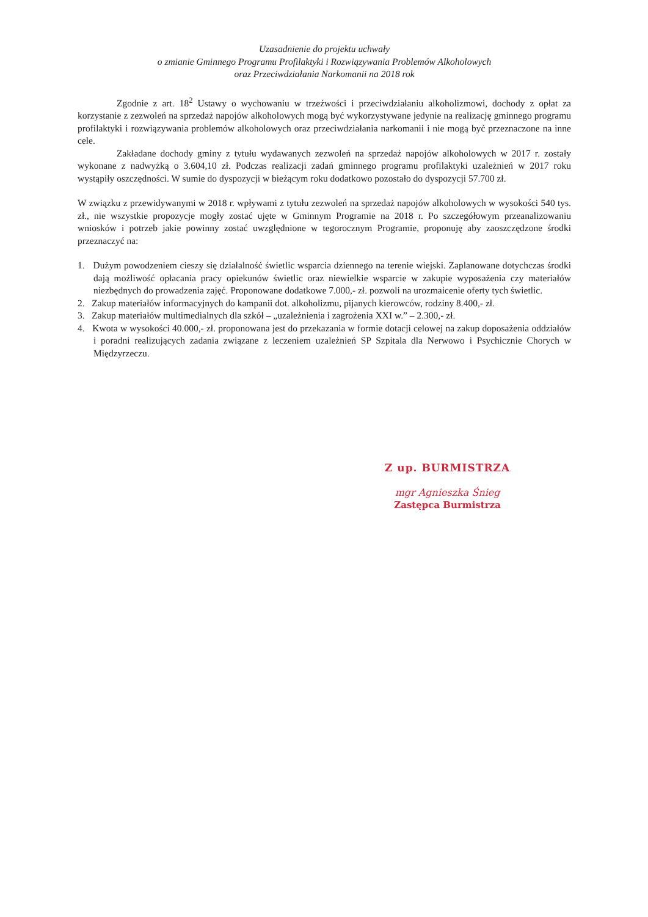Uzasadnienie do projektu uchwały
o zmianie Gminnego Programu Profilaktyki i Rozwiązywania Problemów Alkoholowych
oraz Przeciwdziałania Narkomanii na 2018 rok
Zgodnie z art. 18<sup>2</sup> Ustawy o wychowaniu w trzeźwości i przeciwdziałaniu alkoholizmowi, dochody z opłat za korzystanie z zezwoleń na sprzedaż napojów alkoholowych mogą być wykorzystywane jedynie na realizację gminnego programu profilaktyki i rozwiązywania problemów alkoholowych oraz przeciwdziałania narkomanii i nie mogą być przeznaczone na inne cele.
Zakładane dochody gminy z tytułu wydawanych zezwoleń na sprzedaż napojów alkoholowych w 2017 r. zostały wykonane z nadwyżką o 3.604,10 zł. Podczas realizacji zadań gminnego programu profilaktyki uzależnień w 2017 roku wystąpiły oszczędności. W sumie do dyspozycji w bieżącym roku dodatkowo pozostało do dyspozycji 57.700 zł.
W związku z przewidywanymi w 2018 r. wpływami z tytułu zezwoleń na sprzedaż napojów alkoholowych w wysokości 540 tys. zł., nie wszystkie propozycje mogły zostać ujęte w Gminnym Programie na 2018 r. Po szczegółowym przeanalizowaniu wniosków i potrzeb jakie powinny zostać uwzględnione w tegorocznym Programie, proponuję aby zaoszczędzone środki przeznaczyć na:
1. Dużym powodzeniem cieszy się działalność świetlic wsparcia dziennego na terenie wiejski. Zaplanowane dotychczas środki dają możliwość opłacania pracy opiekunów świetlic oraz niewielkie wsparcie w zakupie wyposażenia czy materiałów niezbędnych do prowadzenia zajęć. Proponowane dodatkowe 7.000,- zł. pozwoli na urozmaicenie oferty tych świetlic.
2. Zakup materiałów informacyjnych do kampanii dot. alkoholizmu, pijanych kierowców, rodziny 8.400,- zł.
3. Zakup materiałów multimedialnych dla szkół – „uzależnienia i zagrożenia XXI w.” – 2.300,- zł.
4. Kwota w wysokości 40.000,- zł. proponowana jest do przekazania w formie dotacji celowej na zakup doposażenia oddziałów i poradni realizujących zadania związane z leczeniem uzależnień SP Szpitala dla Nerwowo i Psychicznie Chorych w Międzyrzeczu.
Z up. BURMISTRZA
mgr Agnieszka Śnieg
Zastępca Burmistrza